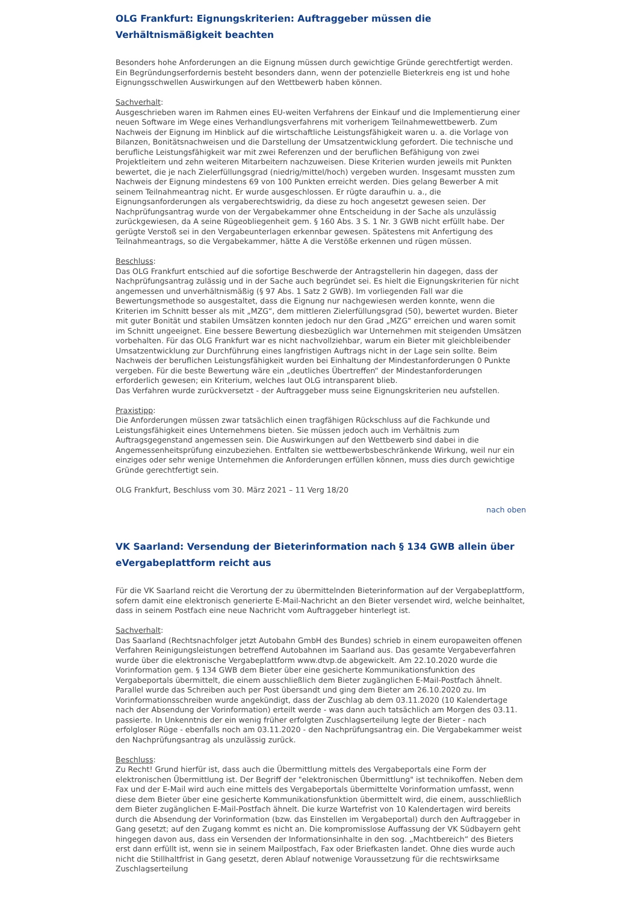OLG Frankfurt: Eignungskriterien: Auftraggeber müssen die Verhältnismäßigkeit beachten
Besonders hohe Anforderungen an die Eignung müssen durch gewichtige Gründe gerechtfertigt werden. Ein Begründungserfordernis besteht besonders dann, wenn der potenzielle Bieterkreis eng ist und hohe Eignungsschwellen Auswirkungen auf den Wettbewerb haben können.
Sachverhalt:
Ausgeschrieben waren im Rahmen eines EU-weiten Verfahrens der Einkauf und die Implementierung einer neuen Software im Wege eines Verhandlungsverfahrens mit vorherigem Teilnahmewettbewerb. Zum Nachweis der Eignung im Hinblick auf die wirtschaftliche Leistungsfähigkeit waren u. a. die Vorlage von Bilanzen, Bonitätsnachweisen und die Darstellung der Umsatzentwicklung gefordert. Die technische und berufliche Leistungsfähigkeit war mit zwei Referenzen und der beruflichen Befähigung von zwei Projektleitern und zehn weiteren Mitarbeitern nachzuweisen. Diese Kriterien wurden jeweils mit Punkten bewertet, die je nach Zielerfüllungsgrad (niedrig/mittel/hoch) vergeben wurden. Insgesamt mussten zum Nachweis der Eignung mindestens 69 von 100 Punkten erreicht werden. Dies gelang Bewerber A mit seinem Teilnahmeantrag nicht. Er wurde ausgeschlossen. Er rügte daraufhin u. a., die Eignungsanforderungen als vergaberechtswidrig, da diese zu hoch angesetzt gewesen seien. Der Nachprüfungsantrag wurde von der Vergabekammer ohne Entscheidung in der Sache als unzulässig zurückgewiesen, da A seine Rügeobliegenheit gem. § 160 Abs. 3 S. 1 Nr. 3 GWB nicht erfüllt habe. Der gerügte Verstoß sei in den Vergabeunterlagen erkennbar gewesen. Spätestens mit Anfertigung des Teilnahmeantrags, so die Vergabekammer, hätte A die Verstöße erkennen und rügen müssen.
Beschluss:
Das OLG Frankfurt entschied auf die sofortige Beschwerde der Antragstellerin hin dagegen, dass der Nachprüfungsantrag zulässig und in der Sache auch begründet sei. Es hielt die Eignungskriterien für nicht angemessen und unverhältnismäßig (§ 97 Abs. 1 Satz 2 GWB). Im vorliegenden Fall war die Bewertungsmethode so ausgestaltet, dass die Eignung nur nachgewiesen werden konnte, wenn die Kriterien im Schnitt besser als mit „MZG“, dem mittleren Zielerfüllungsgrad (50), bewertet wurden. Bieter mit guter Bonität und stabilen Umsätzen konnten jedoch nur den Grad „MZG“ erreichen und waren somit im Schnitt ungeeignet. Eine bessere Bewertung diesbezüglich war Unternehmen mit steigenden Umsätzen vorbehalten. Für das OLG Frankfurt war es nicht nachvollziehbar, warum ein Bieter mit gleichbleibender Umsatzentwicklung zur Durchführung eines langfristigen Auftrags nicht in der Lage sein sollte. Beim Nachweis der beruflichen Leistungsfähigkeit wurden bei Einhaltung der Mindestanforderungen 0 Punkte vergeben. Für die beste Bewertung wäre ein „deutliches Übertreffen“ der Mindestanforderungen erforderlich gewesen; ein Kriterium, welches laut OLG intransparent blieb.
Das Verfahren wurde zurückversetzt - der Auftraggeber muss seine Eignungskriterien neu aufstellen.
Praxistipp:
Die Anforderungen müssen zwar tatsächlich einen tragfähigen Rückschluss auf die Fachkunde und Leistungsfähigkeit eines Unternehmens bieten. Sie müssen jedoch auch im Verhältnis zum Auftragsgegenstand angemessen sein. Die Auswirkungen auf den Wettbewerb sind dabei in die Angemessenheitsprüfung einzubeziehen. Entfalten sie wettbewerbsbeschränkende Wirkung, weil nur ein einziges oder sehr wenige Unternehmen die Anforderungen erfüllen können, muss dies durch gewichtige Gründe gerechtfertigt sein.
OLG Frankfurt, Beschluss vom 30. März 2021 – 11 Verg 18/20
nach oben
VK Saarland: Versendung der Bieterinformation nach § 134 GWB allein über eVergabeplattform reicht aus
Für die VK Saarland reicht die Verortung der zu übermittelnden Bieterinformation auf der Vergabeplattform, sofern damit eine elektronisch generierte E-Mail-Nachricht an den Bieter versendet wird, welche beinhaltet, dass in seinem Postfach eine neue Nachricht vom Auftraggeber hinterlegt ist.
Sachverhalt:
Das Saarland (Rechtsnachfolger jetzt Autobahn GmbH des Bundes) schrieb in einem europaweiten offenen Verfahren Reinigungsleistungen betreffend Autobahnen im Saarland aus. Das gesamte Vergabeverfahren wurde über die elektronische Vergabeplattform www.dtvp.de abgewickelt. Am 22.10.2020 wurde die Vorinformation gem. § 134 GWB dem Bieter über eine gesicherte Kommunikationsfunktion des Vergabeportals übermittelt, die einem ausschließlich dem Bieter zugänglichen E-Mail-Postfach ähnelt. Parallel wurde das Schreiben auch per Post übersandt und ging dem Bieter am 26.10.2020 zu. Im Vorinformationsschreiben wurde angekündigt, dass der Zuschlag ab dem 03.11.2020 (10 Kalendertage nach der Absendung der Vorinformation) erteilt werde - was dann auch tatsächlich am Morgen des 03.11. passierte. In Unkenntnis der ein wenig früher erfolgten Zuschlagserteilung legte der Bieter - nach erfolgloser Rüge - ebenfalls noch am 03.11.2020 - den Nachprüfungsantrag ein. Die Vergabekammer weist den Nachprüfungsantrag als unzulässig zurück.
Beschluss:
Zu Recht! Grund hierfür ist, dass auch die Übermittlung mittels des Vergabeportals eine Form der elektronischen Übermittlung ist. Der Begriff der "elektronischen Übermittlung" ist technikoffen. Neben dem Fax und der E-Mail wird auch eine mittels des Vergabeportals übermittelte Vorinformation umfasst, wenn diese dem Bieter über eine gesicherte Kommunikationsfunktion übermittelt wird, die einem, ausschließlich dem Bieter zugänglichen E-Mail-Postfach ähnelt. Die kurze Wartefrist von 10 Kalendertagen wird bereits durch die Absendung der Vorinformation (bzw. das Einstellen im Vergabeportal) durch den Auftraggeber in Gang gesetzt; auf den Zugang kommt es nicht an. Die kompromisslose Auffassung der VK Südbayern geht hingegen davon aus, dass ein Versenden der Informationsinhalte in den sog. „Machtbereich“ des Bieters erst dann erfüllt ist, wenn sie in seinem Mailpostfach, Fax oder Briefkasten landet. Ohne dies wurde auch nicht die Stillhaltfrist in Gang gesetzt, deren Ablauf notwenige Voraussetzung für die rechtswirksame Zuschlagserteilung